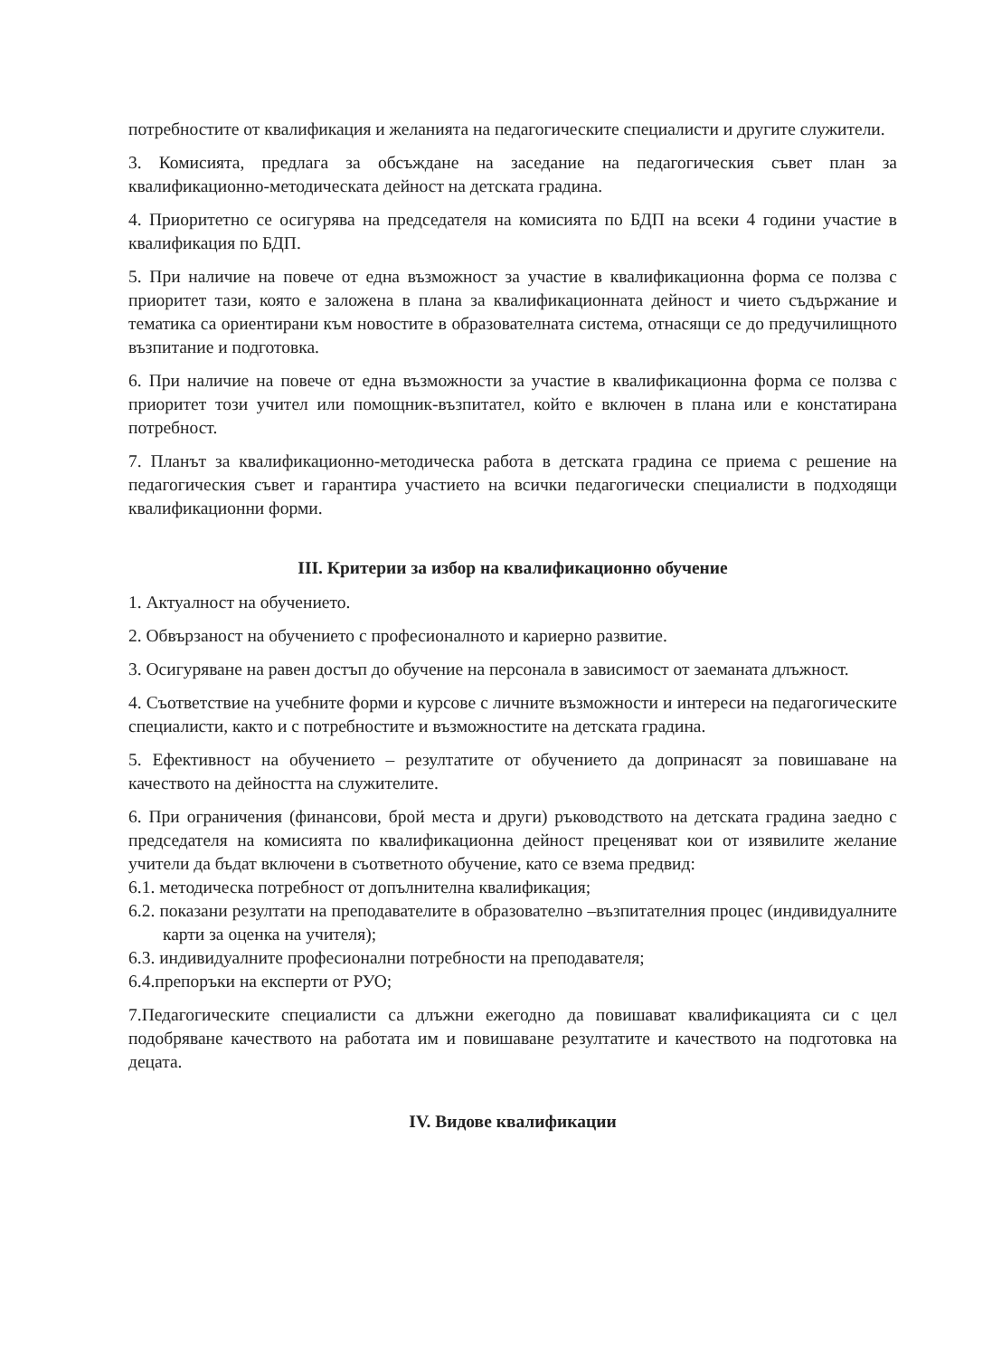потребностите от квалификация и желанията на педагогическите специалисти и другите служители.
3. Комисията, предлага за обсъждане на заседание на педагогическия съвет план за квалификационно-методическата дейност на детската градина.
4. Приоритетно се осигурява на председателя на комисията по БДП на всеки 4 години участие в квалификация по БДП.
5. При наличие на повече от една възможност за участие в квалификационна форма се ползва с приоритет тази, която е заложена в плана за квалификационната дейност и чието съдържание и тематика са ориентирани към новостите в образователната система, отнасящи се до предучилищното възпитание и подготовка.
6. При наличие на повече от една възможности за участие в квалификационна форма се ползва с приоритет този учител или помощник-възпитател, който е включен в плана или е констатирана потребност.
7. Планът за квалификационно-методическа работа в детската градина се приема с решение на педагогическия съвет и гарантира участието на всички педагогически специалисти в подходящи квалификационни форми.
III. Критерии за избор на квалификационно обучение
1. Актуалност на обучението.
2. Обвързаност на обучението с професионалното и кариерно развитие.
3. Осигуряване на равен достъп до обучение на персонала в зависимост от заеманата длъжност.
4. Съответствие на учебните форми и курсове с личните възможности и интереси на педагогическите специалисти, както и с потребностите и възможностите на детската градина.
5. Ефективност на обучението – резултатите от обучението да допринасят за повишаване на качеството на дейността на служителите.
6. При ограничения (финансови, брой места и други) ръководството на детската градина заедно с председателя на комисията по квалификационна дейност преценяват кои от изявилите желание учители да бъдат включени в съответното обучение, като се взема предвид:
6.1. методическа потребност от допълнителна квалификация;
6.2. показани резултати на преподавателите в образователно –възпитателния процес (индивидуалните карти за оценка на учителя);
6.3. индивидуалните професионални потребности на преподавателя;
6.4.препоръки на експерти от РУО;
7.Педагогическите специалисти са длъжни ежегодно да повишават квалификацията си с цел подобряване качеството на работата им и повишаване резултатите и качеството на подготовка на децата.
IV. Видове квалификации